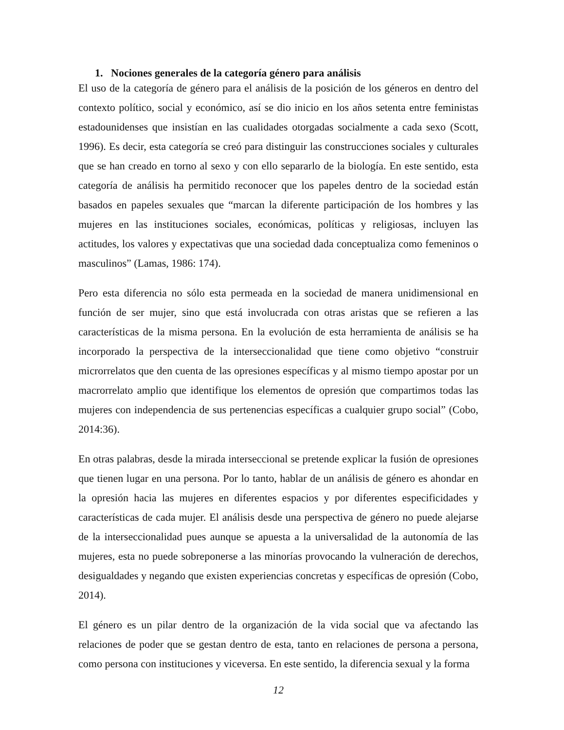1. Nociones generales de la categoría género para análisis
El uso de la categoría de género para el análisis de la posición de los géneros en dentro del contexto político, social y económico, así se dio inicio en los años setenta entre feministas estadounidenses que insistían en las cualidades otorgadas socialmente a cada sexo (Scott, 1996). Es decir, esta categoría se creó para distinguir las construcciones sociales y culturales que se han creado en torno al sexo y con ello separarlo de la biología. En este sentido, esta categoría de análisis ha permitido reconocer que los papeles dentro de la sociedad están basados en papeles sexuales que “marcan la diferente participación de los hombres y las mujeres en las instituciones sociales, económicas, políticas y religiosas, incluyen las actitudes, los valores y expectativas que una sociedad dada conceptualiza como femeninos o masculinos” (Lamas, 1986: 174).
Pero esta diferencia no sólo esta permeada en la sociedad de manera unidimensional en función de ser mujer, sino que está involucrada con otras aristas que se refieren a las características de la misma persona. En la evolución de esta herramienta de análisis se ha incorporado la perspectiva de la interseccionalidad que tiene como objetivo “construir microrrelatos que den cuenta de las opresiones específicas y al mismo tiempo apostar por un macrorrelato amplio que identifique los elementos de opresión que compartimos todas las mujeres con independencia de sus pertenencias específicas a cualquier grupo social” (Cobo, 2014:36).
En otras palabras, desde la mirada interseccional se pretende explicar la fusión de opresiones que tienen lugar en una persona. Por lo tanto, hablar de un análisis de género es ahondar en la opresión hacia las mujeres en diferentes espacios y por diferentes especificidades y características de cada mujer. El análisis desde una perspectiva de género no puede alejarse de la interseccionalidad pues aunque se apuesta a la universalidad de la autonomía de las mujeres, esta no puede sobreponerse a las minorías provocando la vulneración de derechos, desigualdades y negando que existen experiencias concretas y específicas de opresión (Cobo, 2014).
El género es un pilar dentro de la organización de la vida social que va afectando las relaciones de poder que se gestan dentro de esta, tanto en relaciones de persona a persona, como persona con instituciones y viceversa. En este sentido, la diferencia sexual y la forma
12